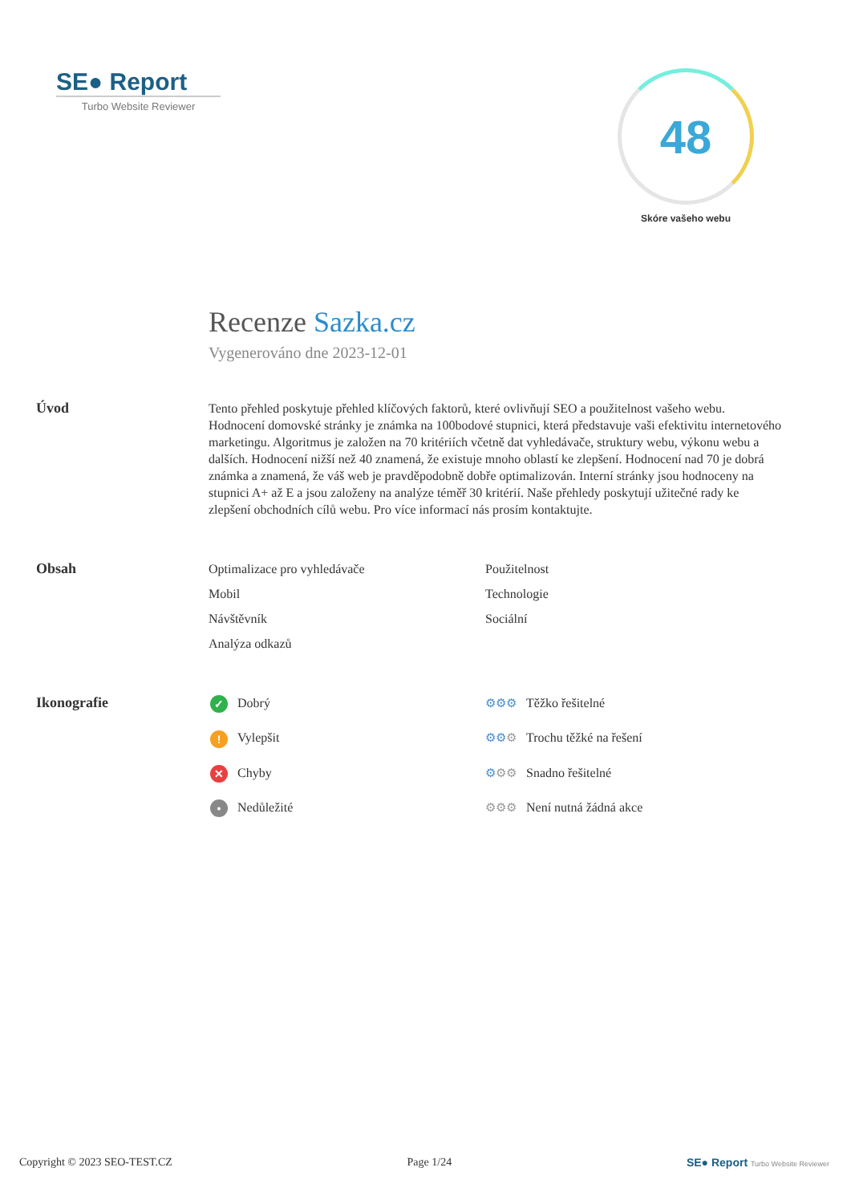SE● Report
Turbo Website Reviewer
48
Skóre vašeho webu
Recenze Sazka.cz
Vygenerováno dne 2023-12-01
Úvod
Tento přehled poskytuje přehled klíčových faktorů, které ovlivňují SEO a použitelnost vašeho webu. Hodnocení domovské stránky je známka na 100bodové stupnici, která představuje vaši efektivitu internetového marketingu. Algoritmus je založen na 70 kritériích včetně dat vyhledávače, struktury webu, výkonu webu a dalších. Hodnocení nižší než 40 znamená, že existuje mnoho oblastí ke zlepšení. Hodnocení nad 70 je dobrá známka a znamená, že váš web je pravděpodobně dobře optimalizován. Interní stránky jsou hodnoceny na stupnici A+ až E a jsou založeny na analýze téměř 30 kritérií. Naše přehledy poskytují užitečné rady ke zlepšení obchodních cílů webu. Pro více informací nás prosím kontaktujte.
Obsah
Optimalizace pro vyhledávače
Použitelnost
Mobil
Technologie
Návštěvník
Sociální
Analýza odkazů
Ikonografie
✓ Dobrý
⚙⚙⚙ Těžko řešitelné
! Vylepšit
⚙⚙⚙ Trochu těžké na řešení
✕ Chyby
⚙⚙⚙ Snadno řešitelné
• Nedůležité
⚙⚙⚙ Není nutná žádná akce
Copyright © 2023 SEO-TEST.CZ Page 1/24 SE● Report Turbo Website Reviewer